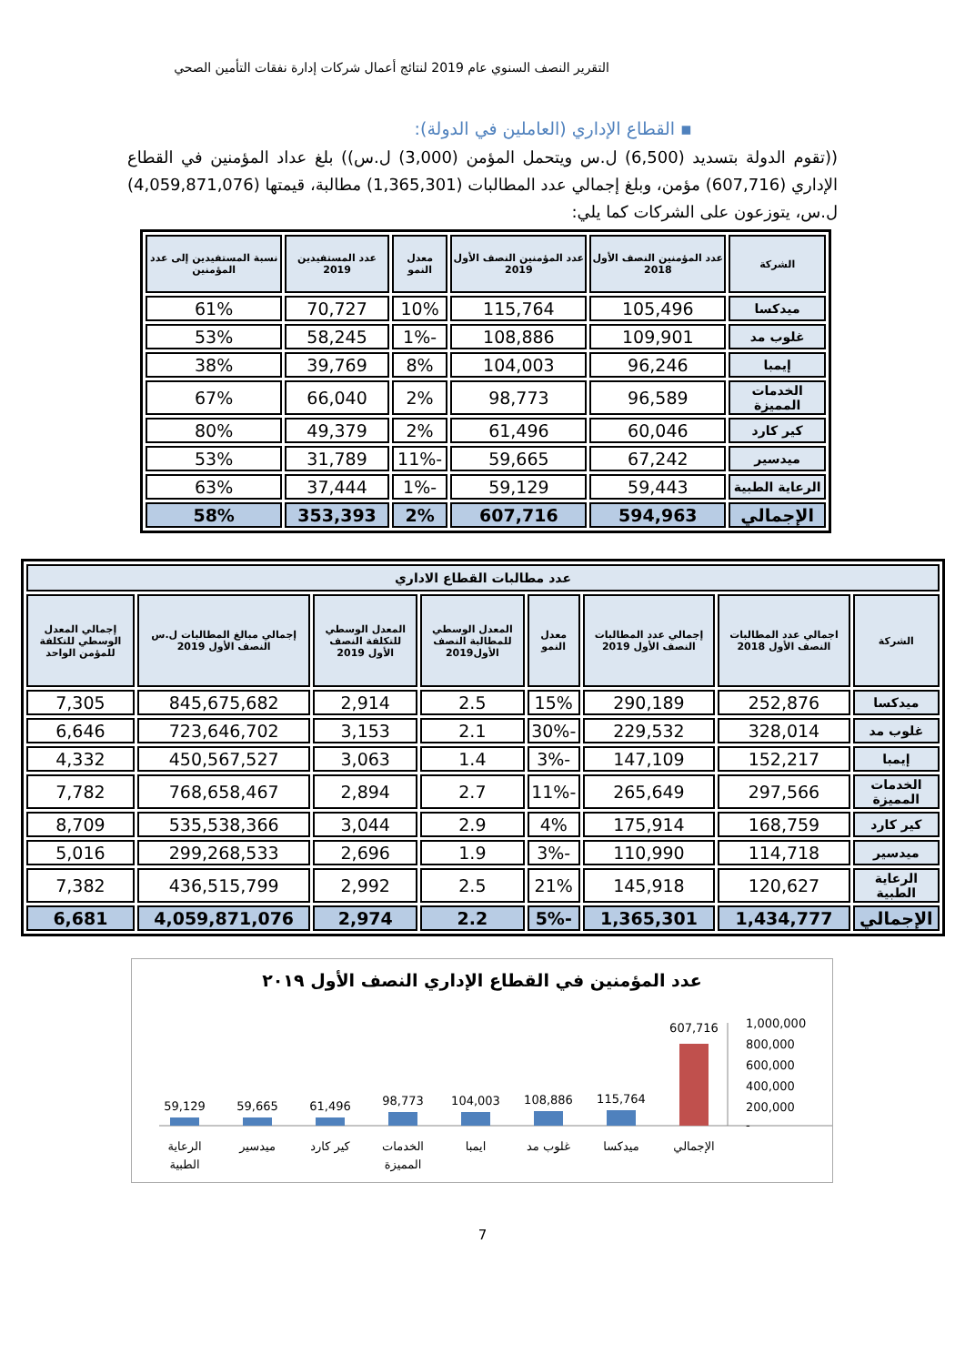التقرير النصف السنوي عام 2019 لنتائج أعمال شركات إدارة نفقات التأمين الصحي
▪ القطاع الإداري (العاملين في الدولة):
((تقوم الدولة بتسديد (6,500) ل.س ويتحمل المؤمن (3,000) ل.س)) بلغ عداد المؤمنين في القطاع الإداري (607,716) مؤمن، وبلغ إجمالي عدد المطالبات (1,365,301) مطالبة، قيمتها (4,059,871,076) ل.س، يتوزعون على الشركات كما يلي:
| الشركة | عدد المؤمنين النصف الأول 2018 | عدد المؤمنين النصف الأول 2019 | معدل النمو | عدد المستفيدين 2019 | نسبة المستفيدين إلى عدد المؤمنين |
| --- | --- | --- | --- | --- | --- |
| ميدكسا | 105,496 | 115,764 | 10% | 70,727 | 61% |
| غلوب مد | 109,901 | 108,886 | -1% | 58,245 | 53% |
| إيمبا | 96,246 | 104,003 | 8% | 39,769 | 38% |
| الخدمات المميزة | 96,589 | 98,773 | 2% | 66,040 | 67% |
| كير كارد | 60,046 | 61,496 | 2% | 49,379 | 80% |
| ميدسير | 67,242 | 59,665 | -11% | 31,789 | 53% |
| الرعاية الطبية | 59,443 | 59,129 | -1% | 37,444 | 63% |
| الإجمالي | 594,963 | 607,716 | 2% | 353,393 | 58% |
| عدد مطالبات القطاع الاداري | | | | | | | |
| الشركة | اجمالي عدد المطالبات النصف الأول 2018 | إجمالي عدد المطالبات النصف الأول 2019 | معدل النمو | المعدل الوسطي للمطالبة النصف الأول2019 | المعدل الوسطي للتكلفة النصف الأول 2019 | إجمالي مبالغ المطالبات ل.س النصف الأول 2019 | إجمالي المعدل الوسطي للتكلفة للمؤمن الواحد |
| ميدكسا | 252,876 | 290,189 | 15% | 2.5 | 2,914 | 845,675,682 | 7,305 |
| غلوب مد | 328,014 | 229,532 | -30% | 2.1 | 3,153 | 723,646,702 | 6,646 |
| إيمبا | 152,217 | 147,109 | -3% | 1.4 | 3,063 | 450,567,527 | 4,332 |
| الخدمات المميزة | 297,566 | 265,649 | -11% | 2.7 | 2,894 | 768,658,467 | 7,782 |
| كير كارد | 168,759 | 175,914 | 4% | 2.9 | 3,044 | 535,538,366 | 8,709 |
| ميدسير | 114,718 | 110,990 | -3% | 1.9 | 2,696 | 299,268,533 | 5,016 |
| الرعاية الطبية | 120,627 | 145,918 | 21% | 2.5 | 2,992 | 436,515,799 | 7,382 |
| الإجمالي | 1,434,777 | 1,365,301 | -5% | 2.2 | 2,974 | 4,059,871,076 | 6,681 |
عدد المؤمنين في القطاع الإداري النصف الأول ٢٠١٩
1,000,000
800,000
600,000
400,000
200,000
-
607,716
115,764
108,886
104,003
98,773
61,496
59,665
59,129
الإجمالي
ميدكسا
غلوب مد
ايمبا
الخدمات
المميزة
كير كارد
ميدسير
الرعاية
الطبية
7